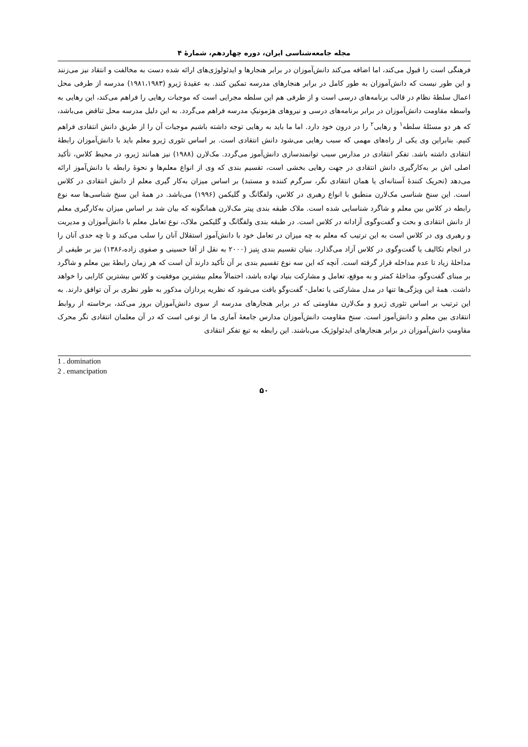مجله جامعه‌شناسی ایران، دوره چهاردهم، شمارهٔ ۴
فرهنگی است را قبول می‌کند، اما اضافه می‌کند دانش‌آموزان در برابر هنجارها و ایدئولوژی‌های ارائه شده دست به مخالفت و انتقاد نیز می‌زنند و این طور نیست که دانش‌آموزان به طور کامل در برابر هنجارهای مدرسه تمکین کنند. به عقیدهٔ ژیرو (۱۹۸۱،۱۹۸۳) مدرسه از طرفی محل اعمال سلطهٔ نظام در قالب برنامه‌های درسی است و از طرفی هم این سلطه مجرایی است که موجبات رهایی را فراهم می‌کند، این رهایی به واسطه مقاومت دانش‌آموزان در برابر برنامه‌های درسی و نیروهای هژمونیکِ مدرسه فراهم می‌گردد. به این دلیل مدرسه محل تناقض می‌باشد، که هر دو مسئلهٔ سلطه<sup>۱</sup> و رهایی<sup>۲</sup> را در درون خود دارد. اما ما باید به رهایی توجه داشته باشیم موجبات آن را از طریق دانش انتقادی فراهم کنیم. بنابراین وی یکی از راه‌های مهمی که سبب رهایی می‌شود دانش انتقادی است. بر اساس تئوری ژیرو معلم باید با دانش‌آموزان رابطهٔ انتقادی داشته باشد. تفکر انتقادی در مدارس سبب توانمندسازی دانش‌آموز می‌گردد. مک‌لارن (۱۹۸۸) نیز همانند ژیرو، در محیط کلاس، تأکید اصلی اش بر به‌کارگیری دانش انتقادی در جهت رهایی بخشی است، تقسیم بندی که وی از انواع معلم‌ها و نحوهٔ رابطه با دانش‌آموز ارائه می‌دهد (تحریک کنندهٔ آستانه‌ای یا همان انتقادی نگر، سرگرم کننده و مستبد) بر اساس میزان به‌کار گیری معلم از دانش انتقادی در کلاس است. این سنخ شناسی مک‌لارن منطبق با انواع رهبری در کلاس، ولفگانگ و گلیکمن (۱۹۹۶) می‌باشد. در همهٔ این سنخ شناسی‌ها سه نوع رابطه در کلاس بین معلم و شاگرد شناسایی شده است. ملاک طبقه بندی پیتر مک‌لارن همانگونه که بیان شد بر اساس میزان به‌کارگیری معلم از دانش انتقادی و بحث و گفت‌وگوی آزادانه در کلاس است. در طبقه بندی ولفگانگ و گلیکمن ملاک، نوع تعامل معلم با دانش‌آموزان و مدیریت و رهبری وی در کلاس است به این ترتیب که معلم به چه میزان در تعامل خود با دانش‌آموز استقلال آنان را سلب می‌کند و تا چه حدی آنان را در انجام تکالیف یا گفت‌وگوی در کلاس آزاد می‌گذارد. بنیان تقسیم بندی بِتیز (۲۰۰۰ به نقل از آقا حسینی و صفوی زاده،۱۳۸۶) نیز بر طیفی از مداخلهٔ زیاد تا عدم مداخله قرار گرفته است. آنچه که این سه نوع تقسیم بندی بر آن تأکید دارند آن است که هر زمان رابطهٔ بین معلم و شاگرد بر مبنای گفت‌وگو، مداخلهٔ کمتر و به موقع، تعامل و مشارکت بنیاد نهاده باشد، احتمالاً معلم بیشترین موفقیت و کلاس بیشترین کارایی را خواهد داشت. همهٔ این ویژگی‌ها تنها در مدل مشارکتی یا تعامل- گفت‌وگو یافت می‌شود که نظریه پردازان مذکور به طور نظری بر آن توافق دارند. به این ترتیب بر اساس تئوری ژیرو و مک‌لارن مقاومتی که در برابر هنجارهای مدرسه از سوی دانش‌آموزان بروز می‌کند، برخاسته از روابط انتقادی بین معلم و دانش‌آموز است. سنخ مقاومت دانش‌آموزان مدارس جامعهٔ آماری ما از نوعی است که در آن معلمان انتقادی نگر محرک مقاومتِ دانش‌آموزان در برابر هنجارهای ایدئولوژیک می‌باشند. این رابطه به تبع تفکر انتقادی
1 . domination
2 . emancipation
۵۰